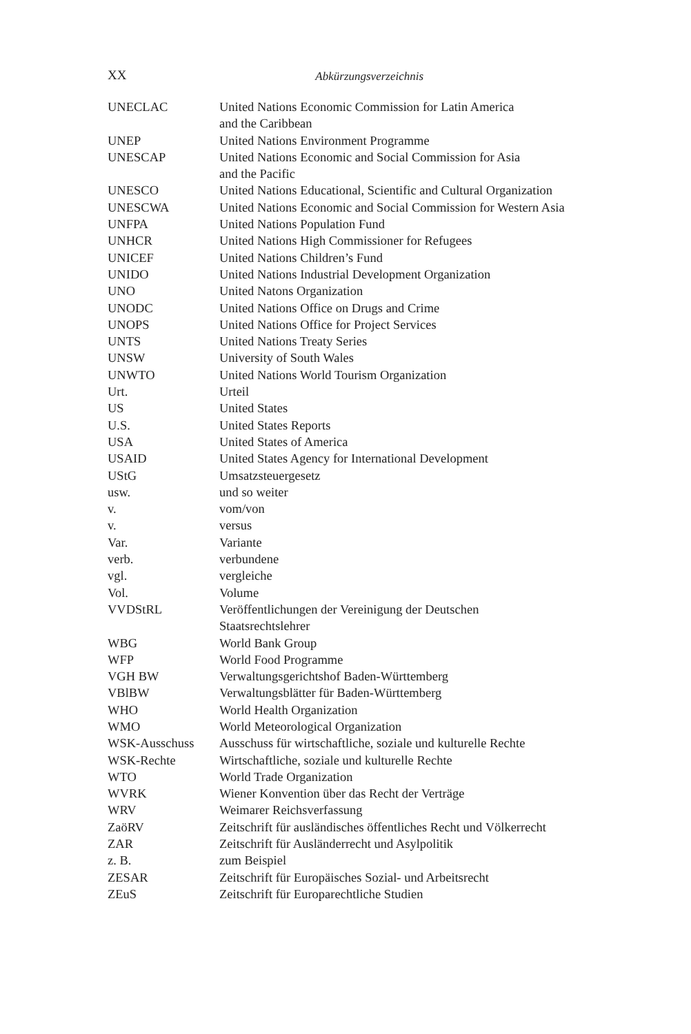XX
Abkürzungsverzeichnis
| UNECLAC | United Nations Economic Commission for Latin America and the Caribbean |
| UNEP | United Nations Environment Programme |
| UNESCAP | United Nations Economic and Social Commission for Asia and the Pacific |
| UNESCO | United Nations Educational, Scientific and Cultural Organization |
| UNESCWA | United Nations Economic and Social Commission for Western Asia |
| UNFPA | United Nations Population Fund |
| UNHCR | United Nations High Commissioner for Refugees |
| UNICEF | United Nations Children’s Fund |
| UNIDO | United Nations Industrial Development Organization |
| UNO | United Natons Organization |
| UNODC | United Nations Office on Drugs and Crime |
| UNOPS | United Nations Office for Project Services |
| UNTS | United Nations Treaty Series |
| UNSW | University of South Wales |
| UNWTO | United Nations World Tourism Organization |
| Urt. | Urteil |
| US | United States |
| U.S. | United States Reports |
| USA | United States of America |
| USAID | United States Agency for International Development |
| UStG | Umsatzsteuergesetz |
| usw. | und so weiter |
| v. | vom/von |
| v. | versus |
| Var. | Variante |
| verb. | verbundene |
| vgl. | vergleiche |
| Vol. | Volume |
| VVDStRL | Veröffentlichungen der Vereinigung der Deutschen Staatsrechtslehrer |
| WBG | World Bank Group |
| WFP | World Food Programme |
| VGH BW | Verwaltungsgerichtshof Baden-Württemberg |
| VBlBW | Verwaltungsblätter für Baden-Württemberg |
| WHO | World Health Organization |
| WMO | World Meteorological Organization |
| WSK-Ausschuss | Ausschuss für wirtschaftliche, soziale und kulturelle Rechte |
| WSK-Rechte | Wirtschaftliche, soziale und kulturelle Rechte |
| WTO | World Trade Organization |
| WVRK | Wiener Konvention über das Recht der Verträge |
| WRV | Weimarer Reichsverfassung |
| ZaöRV | Zeitschrift für ausländisches öffentliches Recht und Völkerrecht |
| ZAR | Zeitschrift für Ausländerrecht und Asylpolitik |
| z. B. | zum Beispiel |
| ZESAR | Zeitschrift für Europäisches Sozial- und Arbeitsrecht |
| ZEuS | Zeitschrift für Europarechtliche Studien |